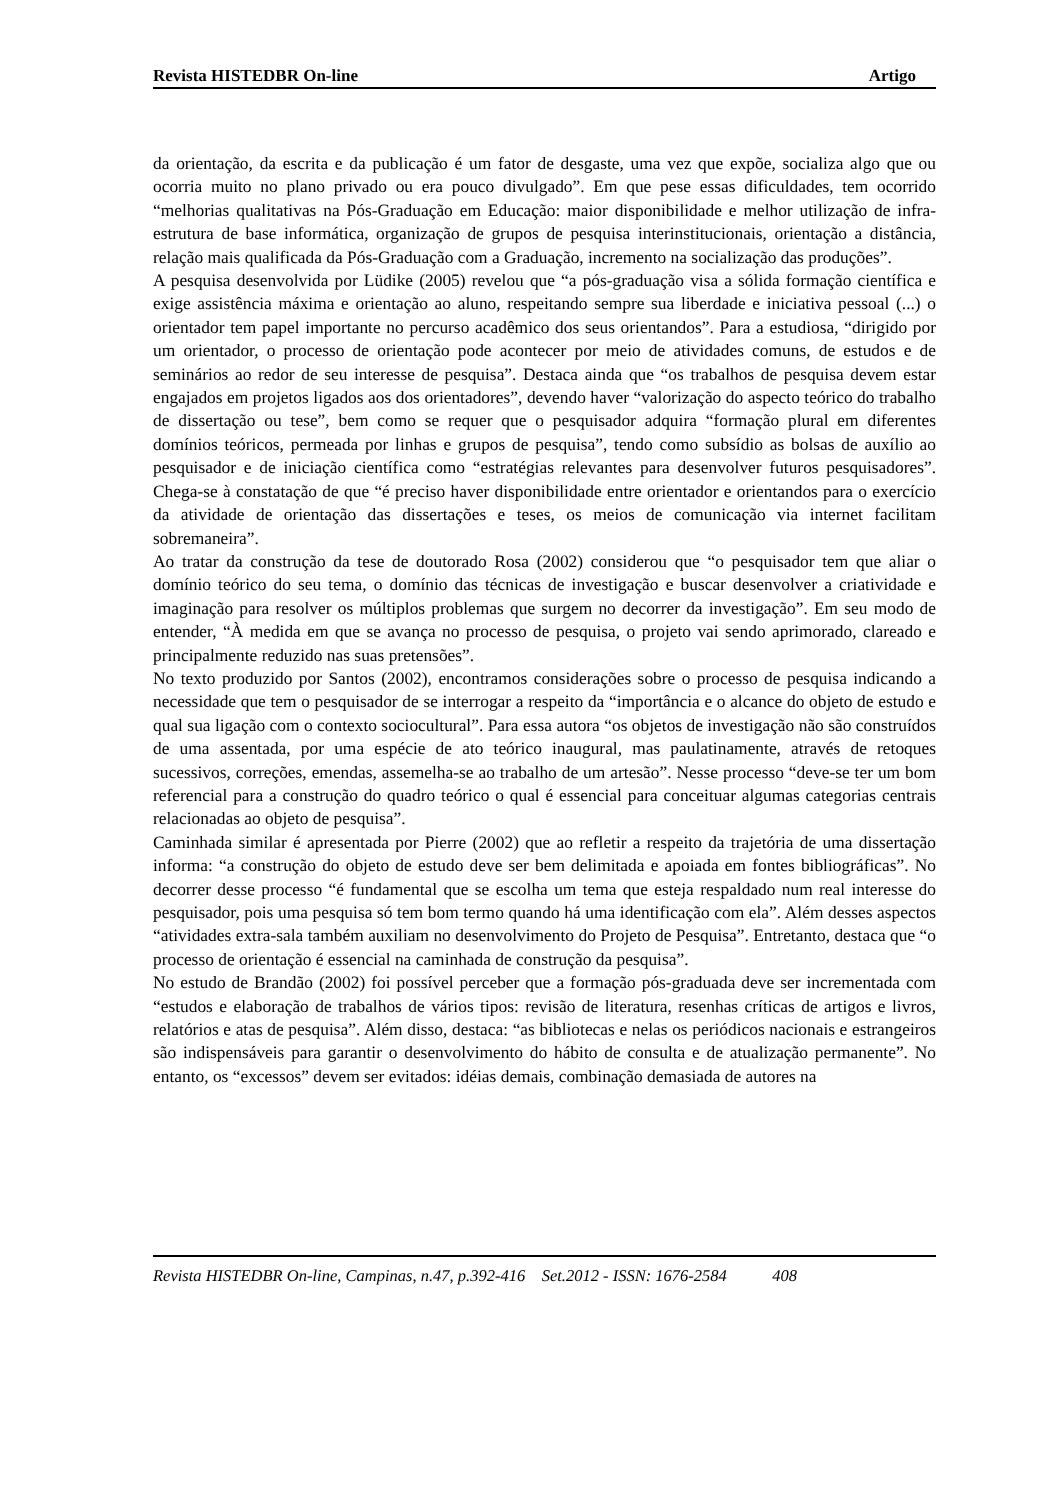Revista HISTEDBR On-line Artigo
da orientação, da escrita e da publicação é um fator de desgaste, uma vez que expõe, socializa algo que ou ocorria muito no plano privado ou era pouco divulgado”. Em que pese essas dificuldades, tem ocorrido “melhorias qualitativas na Pós-Graduação em Educação: maior disponibilidade e melhor utilização de infra-estrutura de base informática, organização de grupos de pesquisa interinstitucionais, orientação a distância, relação mais qualificada da Pós-Graduação com a Graduação, incremento na socialização das produções”.
A pesquisa desenvolvida por Lüdike (2005) revelou que “a pós-graduação visa a sólida formação científica e exige assistência máxima e orientação ao aluno, respeitando sempre sua liberdade e iniciativa pessoal (...) o orientador tem papel importante no percurso acadêmico dos seus orientandos”. Para a estudiosa, “dirigido por um orientador, o processo de orientação pode acontecer por meio de atividades comuns, de estudos e de seminários ao redor de seu interesse de pesquisa”. Destaca ainda que “os trabalhos de pesquisa devem estar engajados em projetos ligados aos dos orientadores”, devendo haver “valorização do aspecto teórico do trabalho de dissertação ou tese”, bem como se requer que o pesquisador adquira “formação plural em diferentes domínios teóricos, permeada por linhas e grupos de pesquisa”, tendo como subsídio as bolsas de auxílio ao pesquisador e de iniciação científica como “estratégias relevantes para desenvolver futuros pesquisadores”. Chega-se à constatação de que “é preciso haver disponibilidade entre orientador e orientandos para o exercício da atividade de orientação das dissertações e teses, os meios de comunicação via internet facilitam sobremaneira”.
Ao tratar da construção da tese de doutorado Rosa (2002) considerou que “o pesquisador tem que aliar o domínio teórico do seu tema, o domínio das técnicas de investigação e buscar desenvolver a criatividade e imaginação para resolver os múltiplos problemas que surgem no decorrer da investigação”. Em seu modo de entender, “À medida em que se avança no processo de pesquisa, o projeto vai sendo aprimorado, clareado e principalmente reduzido nas suas pretensões”.
No texto produzido por Santos (2002), encontramos considerações sobre o processo de pesquisa indicando a necessidade que tem o pesquisador de se interrogar a respeito da “importância e o alcance do objeto de estudo e qual sua ligação com o contexto sociocultural”. Para essa autora “os objetos de investigação não são construídos de uma assentada, por uma espécie de ato teórico inaugural, mas paulatinamente, através de retoques sucessivos, correções, emendas, assemelha-se ao trabalho de um artesão”. Nesse processo “deve-se ter um bom referencial para a construção do quadro teórico o qual é essencial para conceituar algumas categorias centrais relacionadas ao objeto de pesquisa”.
Caminhada similar é apresentada por Pierre (2002) que ao refletir a respeito da trajetória de uma dissertação informa: “a construção do objeto de estudo deve ser bem delimitada e apoiada em fontes bibliográficas”. No decorrer desse processo “é fundamental que se escolha um tema que esteja respaldado num real interesse do pesquisador, pois uma pesquisa só tem bom termo quando há uma identificação com ela”. Além desses aspectos “atividades extra-sala também auxiliam no desenvolvimento do Projeto de Pesquisa”. Entretanto, destaca que “o processo de orientação é essencial na caminhada de construção da pesquisa”.
No estudo de Brandão (2002) foi possível perceber que a formação pós-graduada deve ser incrementada com “estudos e elaboração de trabalhos de vários tipos: revisão de literatura, resenhas críticas de artigos e livros, relatórios e atas de pesquisa”. Além disso, destaca: “as bibliotecas e nelas os periódicos nacionais e estrangeiros são indispensáveis para garantir o desenvolvimento do hábito de consulta e de atualização permanente”. No entanto, os “excessos” devem ser evitados: idéias demais, combinação demasiada de autores na
Revista HISTEDBR On-line, Campinas, n.47, p.392-416 Set.2012 - ISSN: 1676-2584 408